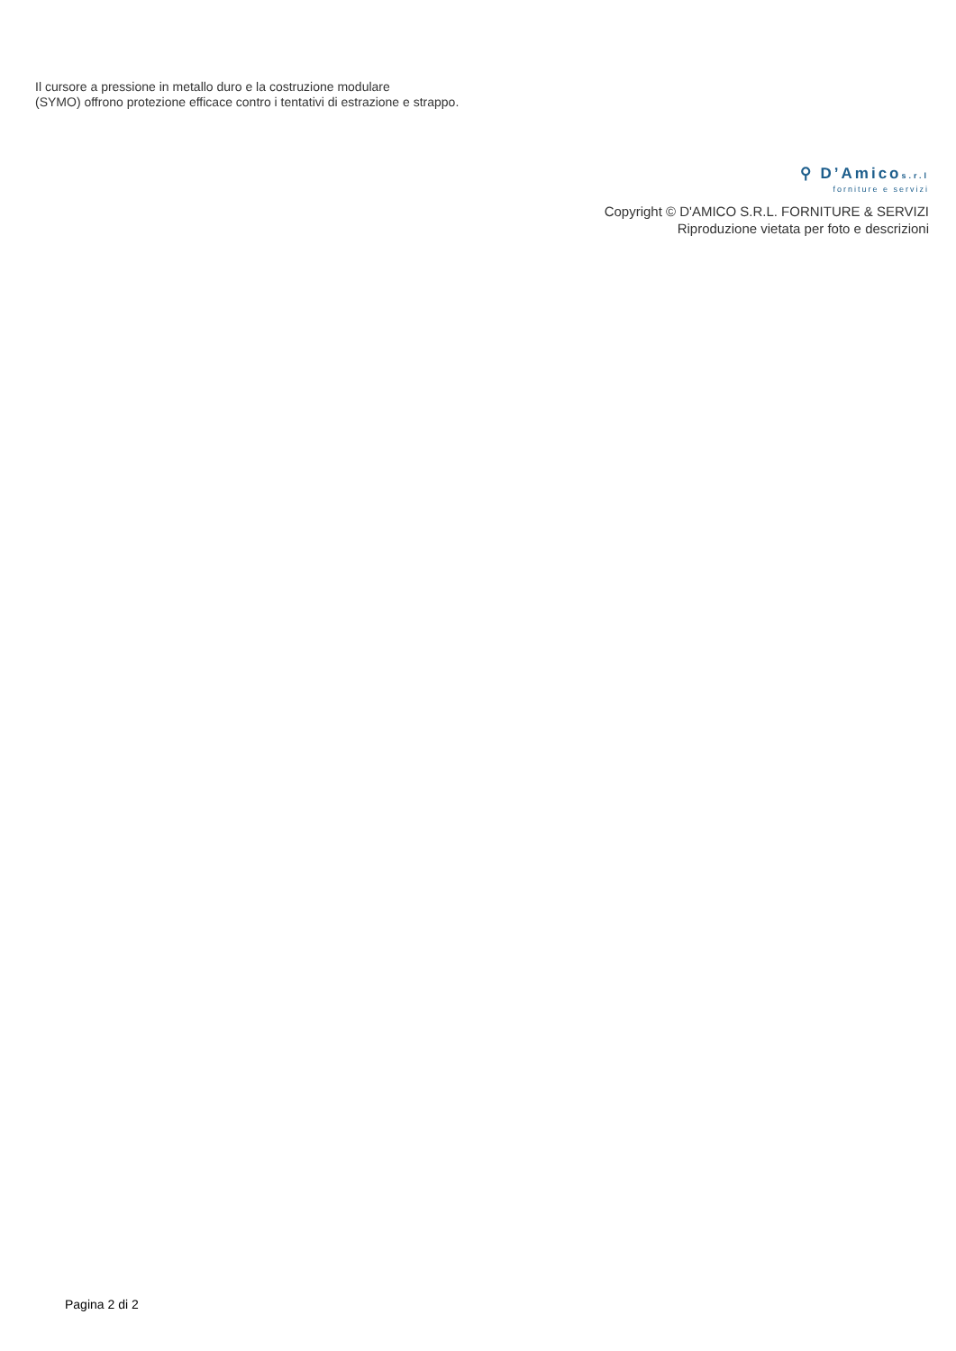Il cursore a pressione in metallo duro e la costruzione modulare
(SYMO) offrono protezione efficace contro i tentativi di estrazione e strappo.
⚲ D’Amicos.r.l
forniture e servizi
Copyright © D'AMICO S.R.L. FORNITURE & SERVIZI
Riproduzione vietata per foto e descrizioni
Pagina 2 di 2